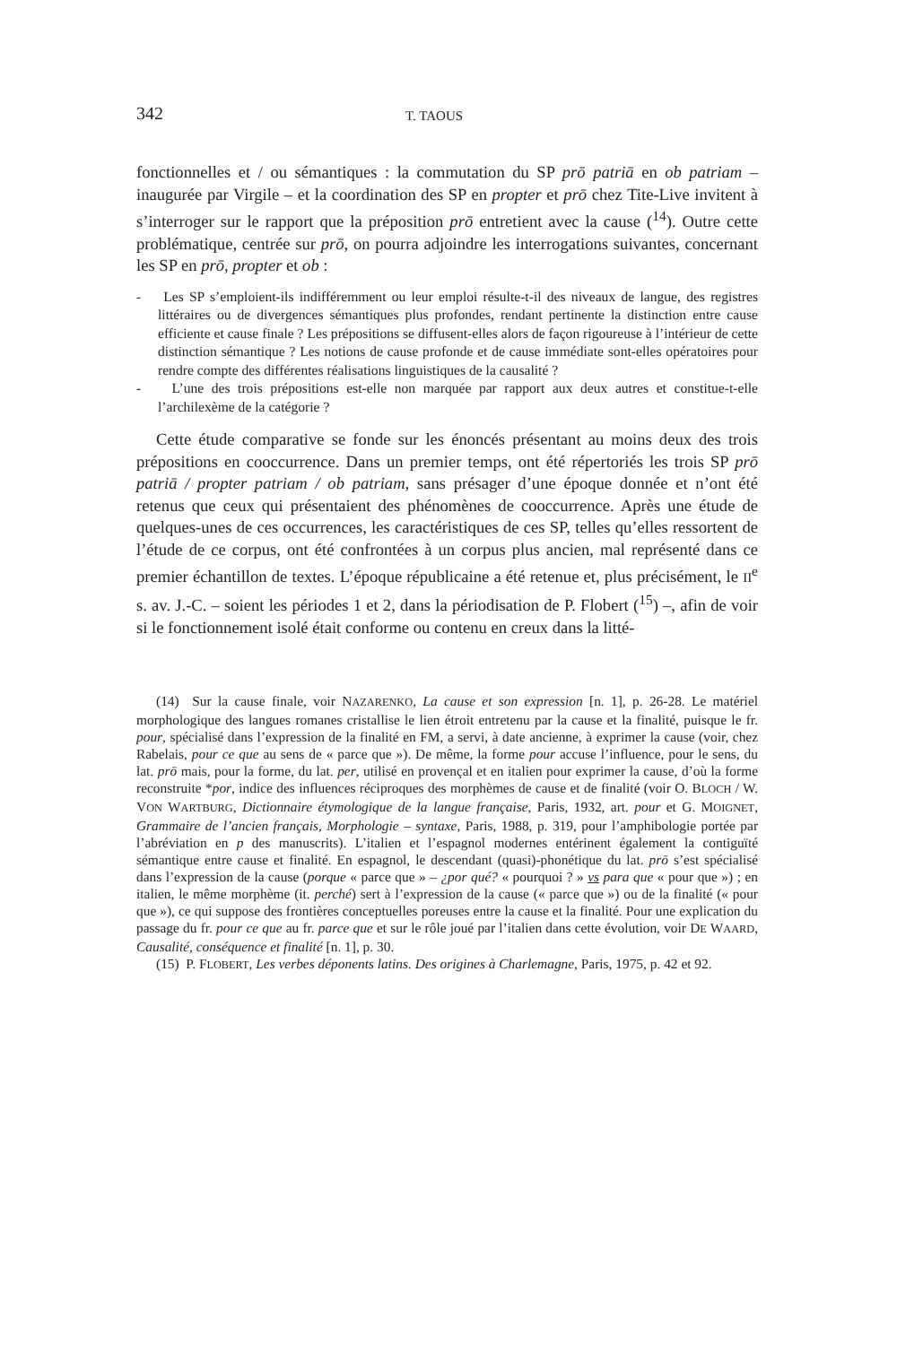342 T. TAOUS
fonctionnelles et / ou sémantiques : la commutation du SP prō patriā en ob patriam – inaugurée par Virgile – et la coordination des SP en propter et prō chez Tite-Live invitent à s’interroger sur le rapport que la préposition prō entretient avec la cause (<sup>14</sup>). Outre cette problématique, centrée sur prō, on pourra adjoindre les interrogations suivantes, concernant les SP en prō, propter et ob :
- Les SP s’emploient-ils indifféremment ou leur emploi résulte-t-il des niveaux de langue, des registres littéraires ou de divergences sémantiques plus profondes, rendant pertinente la distinction entre cause efficiente et cause finale ? Les prépositions se diffusent-elles alors de façon rigoureuse à l’intérieur de cette distinction sémantique ? Les notions de cause profonde et de cause immédiate sont-elles opératoires pour rendre compte des différentes réalisations linguistiques de la causalité ?
- L’une des trois prépositions est-elle non marquée par rapport aux deux autres et constitue-t-elle l’archilexème de la catégorie ?
Cette étude comparative se fonde sur les énoncés présentant au moins deux des trois prépositions en cooccurrence. Dans un premier temps, ont été répertoriés les trois SP prō patriā / propter patriam / ob patriam, sans présager d’une époque donnée et n’ont été retenus que ceux qui présentaient des phénomènes de cooccurrence. Après une étude de quelques-unes de ces occurrences, les caractéristiques de ces SP, telles qu’elles ressortent de l’étude de ce corpus, ont été confrontées à un corpus plus ancien, mal représenté dans ce premier échantillon de textes. L’époque républicaine a été retenue et, plus précisément, le II<sup>e</sup> s. av. J.-C. – soient les périodes 1 et 2, dans la périodisation de P. Flobert (<sup>15</sup>) –, afin de voir si le fonctionnement isolé était conforme ou contenu en creux dans la litté-
(14) Sur la cause finale, voir NAZARENKO, La cause et son expression [n. 1], p. 26-28. Le matériel morphologique des langues romanes cristallise le lien étroit entretenu par la cause et la finalité, puisque le fr. pour, spécialisé dans l’expression de la finalité en FM, a servi, à date ancienne, à exprimer la cause (voir, chez Rabelais, pour ce que au sens de « parce que »). De même, la forme pour accuse l’influence, pour le sens, du lat. prō mais, pour la forme, du lat. per, utilisé en provençal et en italien pour exprimer la cause, d’où la forme reconstruite *por, indice des influences réciproques des morphèmes de cause et de finalité (voir O. BLOCH / W. VON WARTBURG, Dictionnaire étymologique de la langue française, Paris, 1932, art. pour et G. MOIGNET, Grammaire de l’ancien français, Morphologie – syntaxe, Paris, 1988, p. 319, pour l’amphibologie portée par l’abréviation en p des manuscrits). L’italien et l’espagnol modernes entérinent également la contiguïté sémantique entre cause et finalité. En espagnol, le descendant (quasi)-phonétique du lat. prō s’est spécialisé dans l’expression de la cause (porque « parce que » – ¿por qué? « pourquoi ? » vs para que « pour que ») ; en italien, le même morphème (it. perché) sert à l’expression de la cause (« parce que ») ou de la finalité (« pour que »), ce qui suppose des frontières conceptuelles poreuses entre la cause et la finalité. Pour une explication du passage du fr. pour ce que au fr. parce que et sur le rôle joué par l’italien dans cette évolution, voir DE WAARD, Causalité, conséquence et finalité [n. 1], p. 30.
(15) P. FLOBERT, Les verbes déponents latins. Des origines à Charlemagne, Paris, 1975, p. 42 et 92.